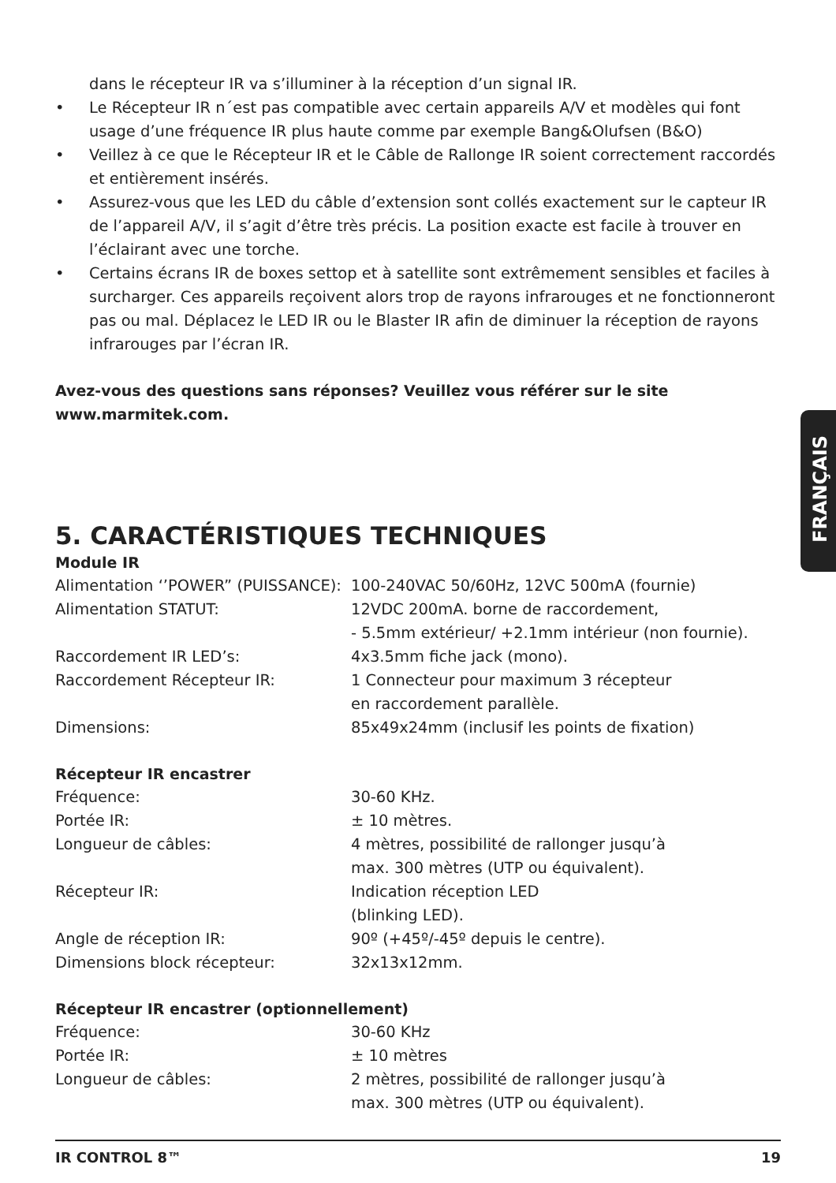dans le récepteur IR va s’illuminer à la réception d’un signal IR.
• Le Récepteur IR n´est pas compatible avec certain appareils A/V et modèles qui font usage d’une fréquence IR plus haute comme par exemple Bang&Olufsen (B&O)
• Veillez à ce que le Récepteur IR et le Câble de Rallonge IR soient correctement raccordés et entièrement insérés.
• Assurez-vous que les LED du câble d’extension sont collés exactement sur le capteur IR de l’appareil A/V, il s’agit d’être très précis. La position exacte est facile à trouver en l’éclairant avec une torche.
• Certains écrans IR de boxes settop et à satellite sont extrêmement sensibles et faciles à surcharger. Ces appareils reçoivent alors trop de rayons infrarouges et ne fonctionneront pas ou mal. Déplacez le LED IR ou le Blaster IR afin de diminuer la réception de rayons infrarouges par l’écran IR.
Avez-vous des questions sans réponses? Veuillez vous référer sur le site
www.marmitek.com.
5. CARACTÉRISTIQUES TECHNIQUES
Module IR
| Alimentation ‘’POWER” (PUISSANCE): | 100-240VAC 50/60Hz, 12VC 500mA (fournie) |
| Alimentation STATUT: | 12VDC 200mA. borne de raccordement, - 5.5mm extérieur/ +2.1mm intérieur (non fournie). |
| Raccordement IR LED’s: | 4x3.5mm fiche jack (mono). |
| Raccordement Récepteur IR: | 1 Connecteur pour maximum 3 récepteur en raccordement parallèle. |
| Dimensions: | 85x49x24mm (inclusif les points de fixation) |
Récepteur IR encastrer
| Fréquence: | 30-60 KHz. |
| Portée IR: | ± 10 mètres. |
| Longueur de câbles: | 4 mètres, possibilité de rallonger jusqu’à max. 300 mètres (UTP ou équivalent). |
| Récepteur IR: | Indication réception LED (blinking LED). |
| Angle de réception IR: | 90º (+45º/-45º depuis le centre). |
| Dimensions block récepteur: | 32x13x12mm. |
Récepteur IR encastrer (optionnellement)
| Fréquence: | 30-60 KHz |
| Portée IR: | ± 10 mètres |
| Longueur de câbles: | 2 mètres, possibilité de rallonger jusqu’à max. 300 mètres (UTP ou équivalent). |
FRANÇAIS
IR CONTROL 8™ 19